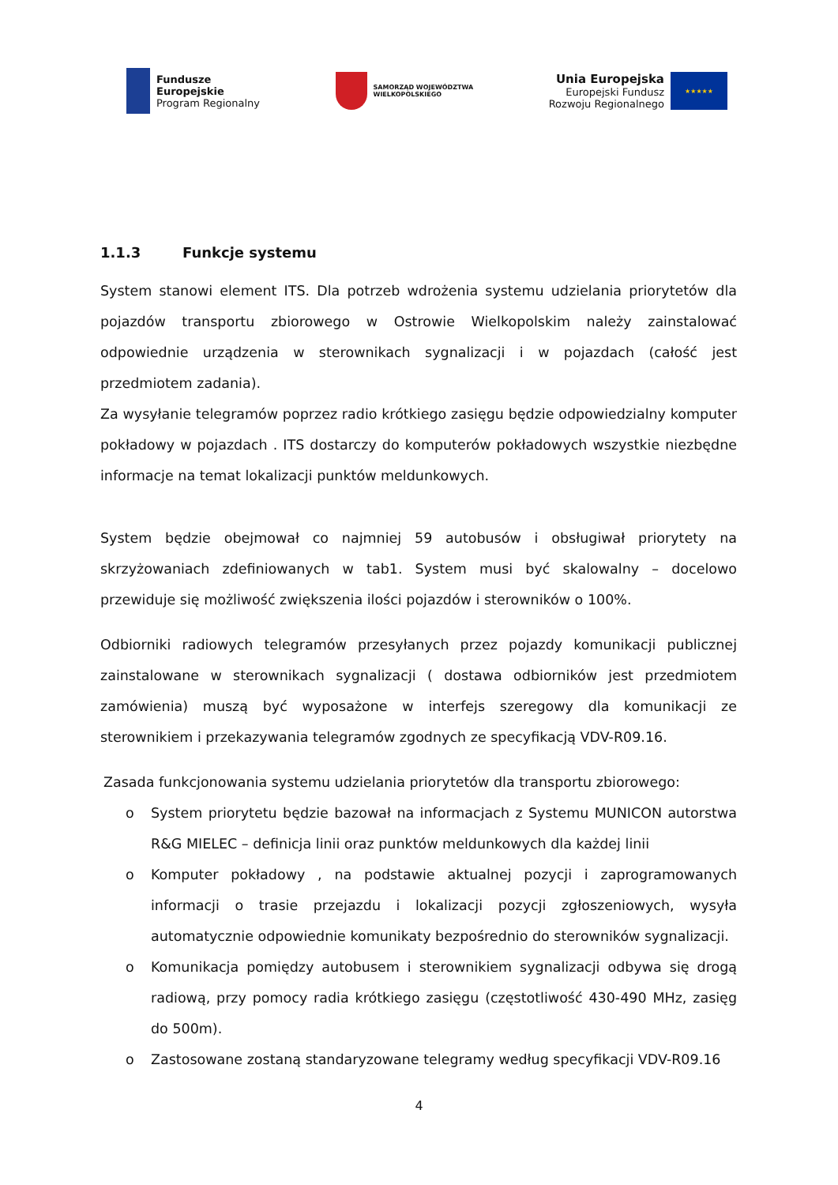Fundusze
Europejskie
Program Regionalny
SAMORZĄD WOJEWÓDZTWA
WIELKOPOLSKIEGO
Unia Europejska
Europejski Fundusz
Rozwoju Regionalnego
★★★★★
1.1.3 Funkcje systemu
System stanowi element ITS. Dla potrzeb wdrożenia systemu udzielania priorytetów dla pojazdów transportu zbiorowego w Ostrowie Wielkopolskim należy zainstalować odpowiednie urządzenia w sterownikach sygnalizacji i w pojazdach (całość jest przedmiotem zadania).
Za wysyłanie telegramów poprzez radio krótkiego zasięgu będzie odpowiedzialny komputer pokładowy w pojazdach . ITS dostarczy do komputerów pokładowych wszystkie niezbędne informacje na temat lokalizacji punktów meldunkowych.
System będzie obejmował co najmniej 59 autobusów i obsługiwał priorytety na skrzyżowaniach zdefiniowanych w tab1. System musi być skalowalny – docelowo przewiduje się możliwość zwiększenia ilości pojazdów i sterowników o 100%.
Odbiorniki radiowych telegramów przesyłanych przez pojazdy komunikacji publicznej zainstalowane w sterownikach sygnalizacji ( dostawa odbiorników jest przedmiotem zamówienia) muszą być wyposażone w interfejs szeregowy dla komunikacji ze sterownikiem i przekazywania telegramów zgodnych ze specyfikacją VDV-R09.16.
Zasada funkcjonowania systemu udzielania priorytetów dla transportu zbiorowego:
o System priorytetu będzie bazował na informacjach z Systemu MUNICON autorstwa R&G MIELEC – definicja linii oraz punktów meldunkowych dla każdej linii
o Komputer pokładowy , na podstawie aktualnej pozycji i zaprogramowanych informacji o trasie przejazdu i lokalizacji pozycji zgłoszeniowych, wysyła automatycznie odpowiednie komunikaty bezpośrednio do sterowników sygnalizacji.
o Komunikacja pomiędzy autobusem i sterownikiem sygnalizacji odbywa się drogą radiową, przy pomocy radia krótkiego zasięgu (częstotliwość 430-490 MHz, zasięg do 500m).
o Zastosowane zostaną standaryzowane telegramy według specyfikacji VDV-R09.16
4